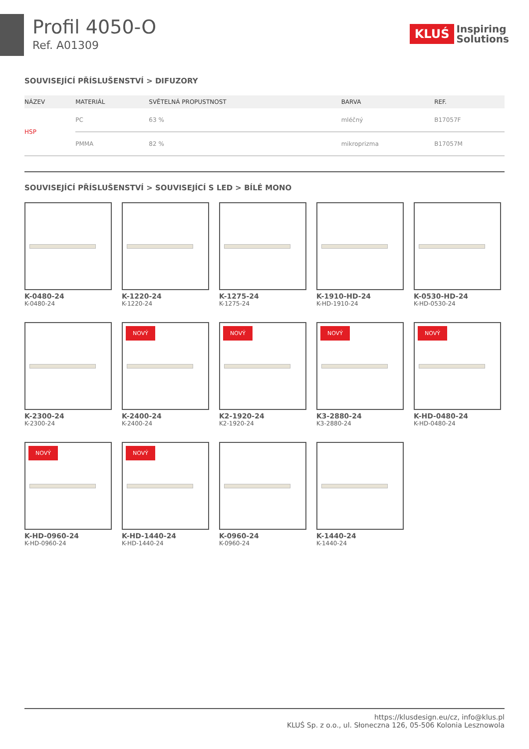Profil 4050-O
Ref. A01309
KLUŚ Inspiring
Solutions
SOUVISEJÍCÍ PŘÍSLUŠENSTVÍ > DIFUZORY
| NÁZEV | | MATERIÁL | SVĚTELNÁ PROPUSTNOST | BARVA | REF. |
| --- | --- | --- | --- | --- | --- |
| HSP | | PC | 63 % | mléčný | B17057F |
| | | PMMA | 82 % | mikroprizma | B17057M |
SOUVISEJÍCÍ PŘÍSLUŠENSTVÍ > SOUVISEJÍCÍ S LED > BÍLÉ MONO
K-0480-24
K-0480-24
K-1220-24
K-1220-24
K-1275-24
K-1275-24
K-1910-HD-24
K-HD-1910-24
K-0530-HD-24
K-HD-0530-24
K-2300-24
K-2300-24
NOVÝ
K-2400-24
K-2400-24
NOVÝ
K2-1920-24
K2-1920-24
NOVÝ
K3-2880-24
K3-2880-24
NOVÝ
K-HD-0480-24
K-HD-0480-24
NOVÝ
K-HD-0960-24
K-HD-0960-24
NOVÝ
K-HD-1440-24
K-HD-1440-24
K-0960-24
K-0960-24
K-1440-24
K-1440-24
https://klusdesign.eu/cz, info@klus.pl
KLUŚ Sp. z o.o., ul. Słoneczna 126, 05-506 Kolonia Lesznowola